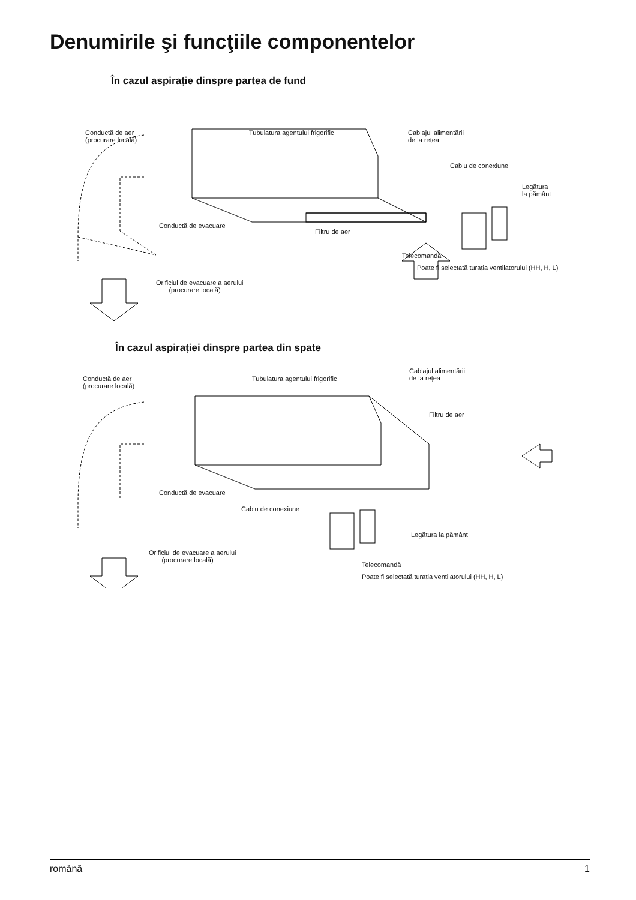Denumirile şi funcţiile componentelor
În cazul aspirație dinspre partea de fund
Conductă de aer
(procurare locală)
Tubulatura agentului frigorific Cablajul alimentării
de la rețea
Cablu de conexiune
Legătura
la pământ
Conductă de evacuare
Filtru de aer
Telecomandă
Poate fi selectată turația ventilatorului (HH, H, L)
Orificiul de evacuare a aerului
(procurare locală)
În cazul aspirației dinspre partea din spate
Conductă de aer
(procurare locală)
Tubulatura agentului frigorific
Cablajul alimentării
de la rețea
Filtru de aer
Conductă de evacuare
Cablu de conexiune
Legătura la pământ
Orificiul de evacuare a aerului
(procurare locală)
Telecomandă
Poate fi selectată turația ventilatorului (HH, H, L)
română 1